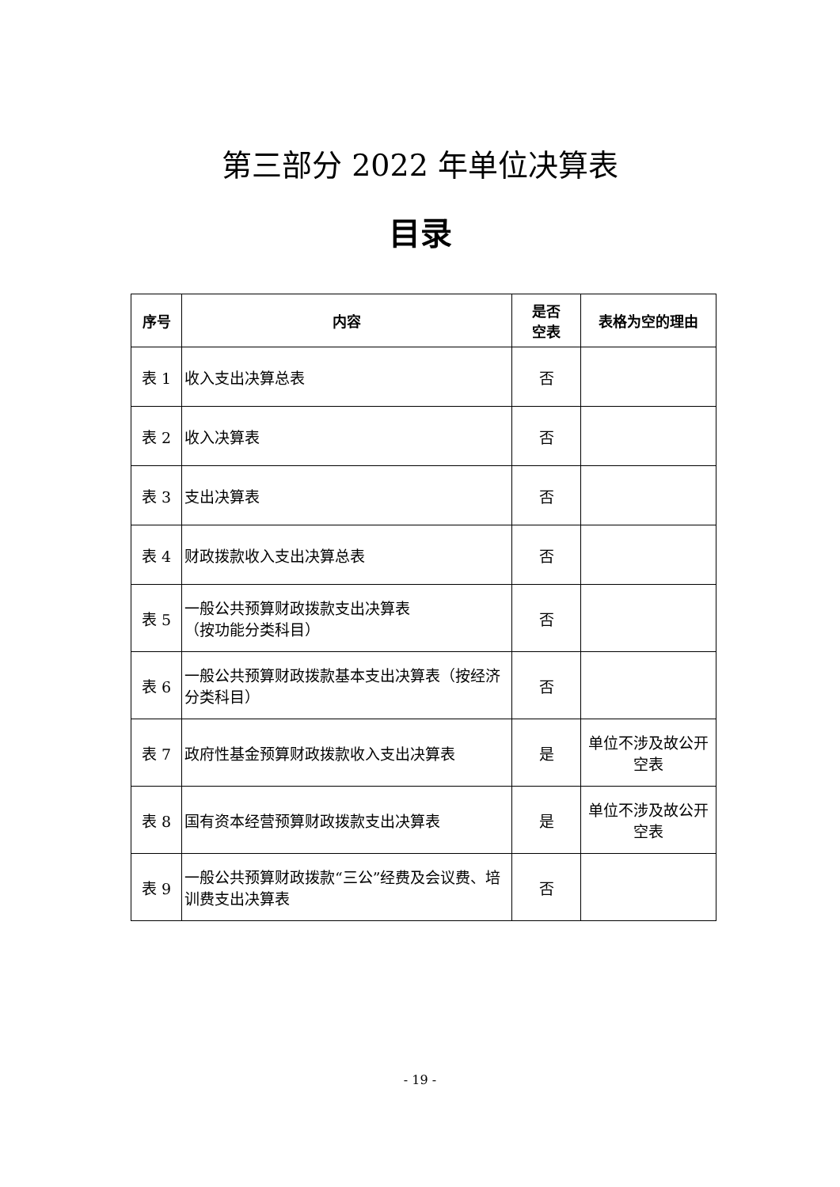第三部分 2022 年单位决算表
目录
| 序号 | 内容 | 是否 空表 | 表格为空的理由 |
| --- | --- | --- | --- |
| 表 1 | 收入支出决算总表 | 否 | |
| 表 2 | 收入决算表 | 否 | |
| 表 3 | 支出决算表 | 否 | |
| 表 4 | 财政拨款收入支出决算总表 | 否 | |
| 表 5 | 一般公共预算财政拨款支出决算表 （按功能分类科目） | 否 | |
| 表 6 | 一般公共预算财政拨款基本支出决算表（按经济分类科目） | 否 | |
| 表 7 | 政府性基金预算财政拨款收入支出决算表 | 是 | 单位不涉及故公开空表 |
| 表 8 | 国有资本经营预算财政拨款支出决算表 | 是 | 单位不涉及故公开空表 |
| 表 9 | 一般公共预算财政拨款“三公”经费及会议费、培训费支出决算表 | 否 | |
- 19 -